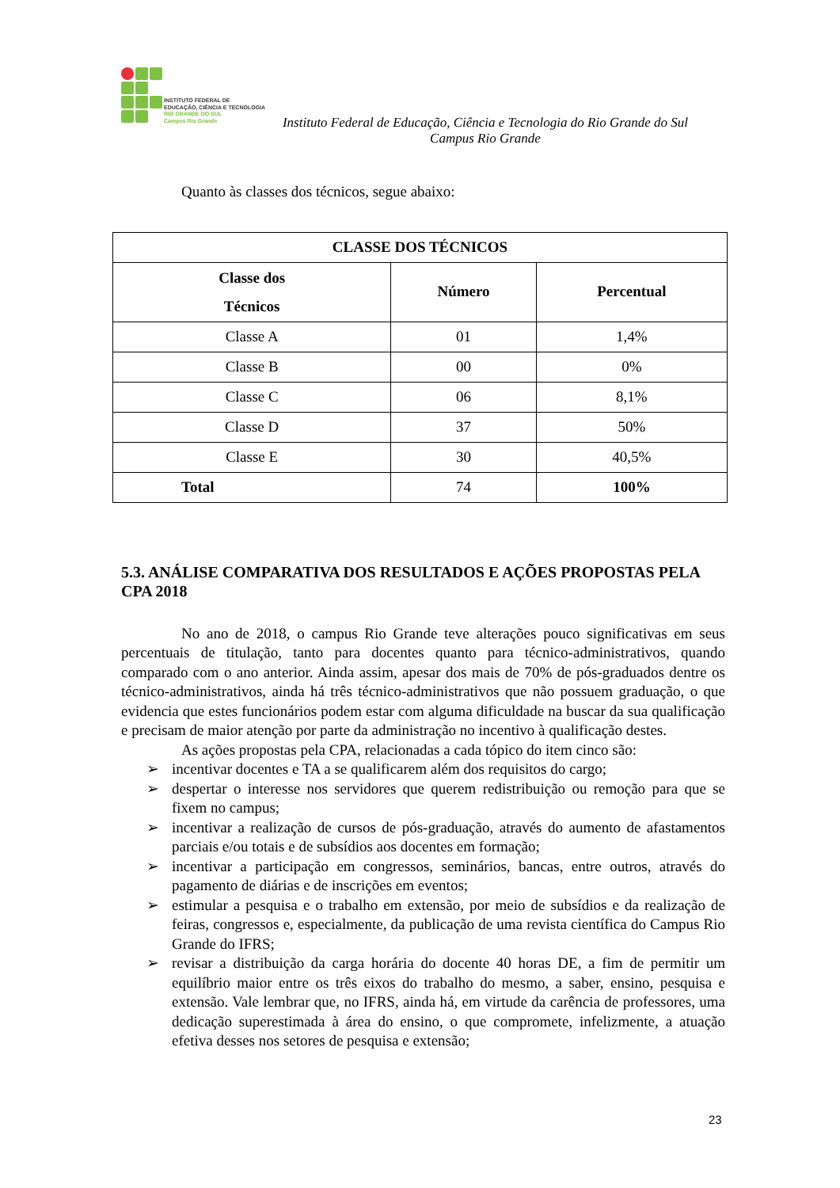INSTITUTO FEDERAL DE
EDUCAÇÃO, CIÊNCIA E TECNOLOGIA
RIO GRANDE DO SUL
Campus Rio Grande
Instituto Federal de Educação, Ciência e Tecnologia do Rio Grande do Sul
Campus Rio Grande
Quanto às classes dos técnicos, segue abaixo:
| CLASSE DOS TÉCNICOS | | |
| --- | --- | --- |
| Classe dos Técnicos | Número | Percentual |
| Classe A | 01 | 1,4% |
| Classe B | 00 | 0% |
| Classe C | 06 | 8,1% |
| Classe D | 37 | 50% |
| Classe E | 30 | 40,5% |
| Total | 74 | 100% |
5.3. ANÁLISE COMPARATIVA DOS RESULTADOS E AÇÕES PROPOSTAS PELA CPA 2018
No ano de 2018, o campus Rio Grande teve alterações pouco significativas em seus percentuais de titulação, tanto para docentes quanto para técnico-administrativos, quando comparado com o ano anterior. Ainda assim, apesar dos mais de 70% de pós-graduados dentre os técnico-administrativos, ainda há três técnico-administrativos que não possuem graduação, o que evidencia que estes funcionários podem estar com alguma dificuldade na buscar da sua qualificação e precisam de maior atenção por parte da administração no incentivo à qualificação destes.
As ações propostas pela CPA, relacionadas a cada tópico do item cinco são:
➢ incentivar docentes e TA a se qualificarem além dos requisitos do cargo;
➢ despertar o interesse nos servidores que querem redistribuição ou remoção para que se fixem no campus;
➢ incentivar a realização de cursos de pós-graduação, através do aumento de afastamentos parciais e/ou totais e de subsídios aos docentes em formação;
➢ incentivar a participação em congressos, seminários, bancas, entre outros, através do pagamento de diárias e de inscrições em eventos;
➢ estimular a pesquisa e o trabalho em extensão, por meio de subsídios e da realização de feiras, congressos e, especialmente, da publicação de uma revista científica do Campus Rio Grande do IFRS;
➢ revisar a distribuição da carga horária do docente 40 horas DE, a fim de permitir um equilíbrio maior entre os três eixos do trabalho do mesmo, a saber, ensino, pesquisa e extensão. Vale lembrar que, no IFRS, ainda há, em virtude da carência de professores, uma dedicação superestimada à área do ensino, o que compromete, infelizmente, a atuação efetiva desses nos setores de pesquisa e extensão;
23